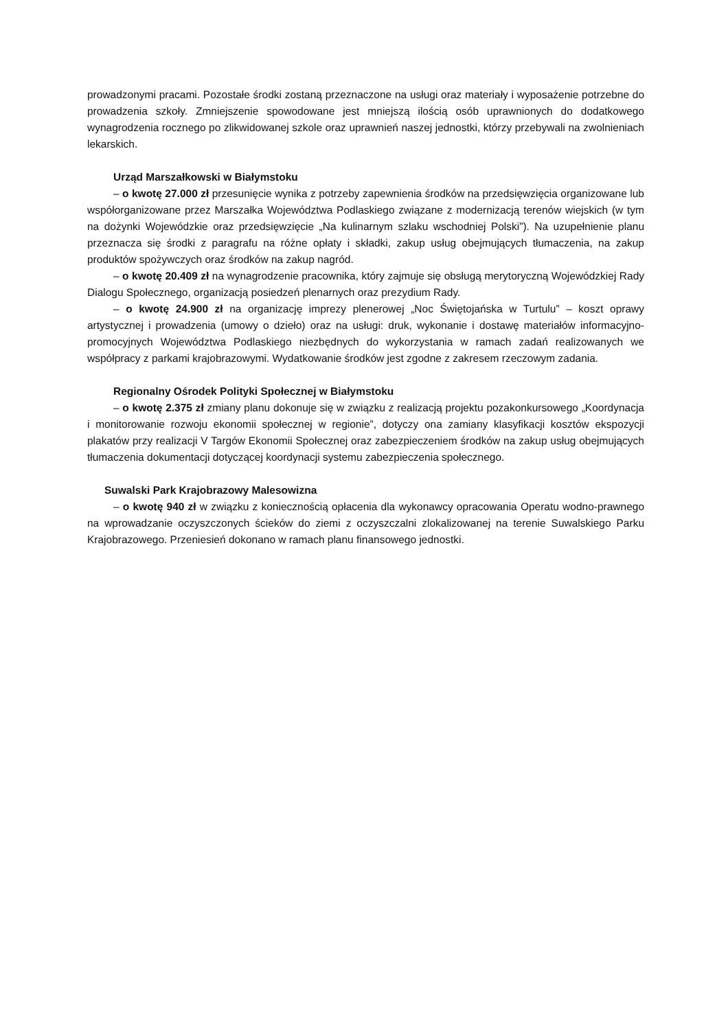prowadzonymi pracami. Pozostałe środki zostaną przeznaczone na usługi oraz materiały i wyposażenie potrzebne do prowadzenia szkoły. Zmniejszenie spowodowane jest mniejszą ilością osób uprawnionych do dodatkowego wynagrodzenia rocznego po zlikwidowanej szkole oraz uprawnień naszej jednostki, którzy przebywali na zwolnieniach lekarskich.
Urząd Marszałkowski w Białymstoku
– o kwotę 27.000 zł przesunięcie wynika z potrzeby zapewnienia środków na przedsięwzięcia organizowane lub współorganizowane przez Marszałka Województwa Podlaskiego związane z modernizacją terenów wiejskich (w tym na dożynki Wojewódzkie oraz przedsięwzięcie „Na kulinarnym szlaku wschodniej Polski”). Na uzupełnienie planu przeznacza się środki z paragrafu na różne opłaty i składki, zakup usług obejmujących tłumaczenia, na zakup produktów spożywczych oraz środków na zakup nagród.
– o kwotę 20.409 zł na wynagrodzenie pracownika, który zajmuje się obsługą merytoryczną Wojewódzkiej Rady Dialogu Społecznego, organizacją posiedzeń plenarnych oraz prezydium Rady.
– o kwotę 24.900 zł na organizację imprezy plenerowej „Noc Świętojańska w Turtulu” – koszt oprawy artystycznej i prowadzenia (umowy o dzieło) oraz na usługi: druk, wykonanie i dostawę materiałów informacyjno-promocyjnych Województwa Podlaskiego niezbędnych do wykorzystania w ramach zadań realizowanych we współpracy z parkami krajobrazowymi. Wydatkowanie środków jest zgodne z zakresem rzeczowym zadania.
Regionalny Ośrodek Polityki Społecznej w Białymstoku
– o kwotę 2.375 zł zmiany planu dokonuje się w związku z realizacją projektu pozakonkursowego „Koordynacja i monitorowanie rozwoju ekonomii społecznej w regionie”, dotyczy ona zamiany klasyfikacji kosztów ekspozycji plakatów przy realizacji V Targów Ekonomii Społecznej oraz zabezpieczeniem środków na zakup usług obejmujących tłumaczenia dokumentacji dotyczącej koordynacji systemu zabezpieczenia społecznego.
Suwalski Park Krajobrazowy Malesowizna
– o kwotę 940 zł w związku z koniecznością opłacenia dla wykonawcy opracowania Operatu wodno-prawnego na wprowadzanie oczyszczonych ścieków do ziemi z oczyszczalni zlokalizowanej na terenie Suwalskiego Parku Krajobrazowego. Przeniesień dokonano w ramach planu finansowego jednostki.